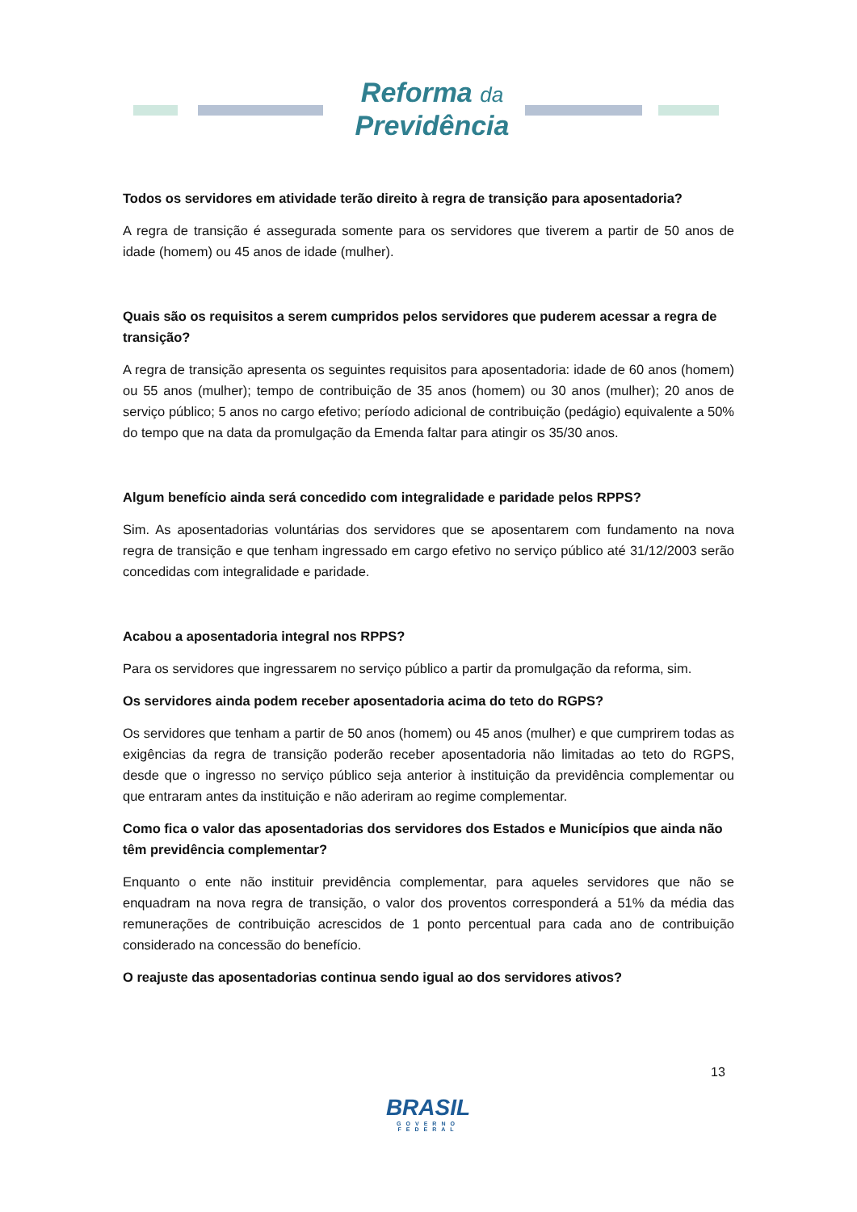Reforma da
Previdência
Todos os servidores em atividade terão direito à regra de transição para aposentadoria?
A regra de transição é assegurada somente para os servidores que tiverem a partir de 50 anos de idade (homem) ou 45 anos de idade (mulher).
Quais são os requisitos a serem cumpridos pelos servidores que puderem acessar a regra de transição?
A regra de transição apresenta os seguintes requisitos para aposentadoria: idade de 60 anos (homem) ou 55 anos (mulher); tempo de contribuição de 35 anos (homem) ou 30 anos (mulher); 20 anos de serviço público; 5 anos no cargo efetivo; período adicional de contribuição (pedágio) equivalente a 50% do tempo que na data da promulgação da Emenda faltar para atingir os 35/30 anos.
Algum benefício ainda será concedido com integralidade e paridade pelos RPPS?
Sim. As aposentadorias voluntárias dos servidores que se aposentarem com fundamento na nova regra de transição e que tenham ingressado em cargo efetivo no serviço público até 31/12/2003 serão concedidas com integralidade e paridade.
Acabou a aposentadoria integral nos RPPS?
Para os servidores que ingressarem no serviço público a partir da promulgação da reforma, sim.
Os servidores ainda podem receber aposentadoria acima do teto do RGPS?
Os servidores que tenham a partir de 50 anos (homem) ou 45 anos (mulher) e que cumprirem todas as exigências da regra de transição poderão receber aposentadoria não limitadas ao teto do RGPS, desde que o ingresso no serviço público seja anterior à instituição da previdência complementar ou que entraram antes da instituição e não aderiram ao regime complementar.
Como fica o valor das aposentadorias dos servidores dos Estados e Municípios que ainda não têm previdência complementar?
Enquanto o ente não instituir previdência complementar, para aqueles servidores que não se enquadram na nova regra de transição, o valor dos proventos corresponderá a 51% da média das remunerações de contribuição acrescidos de 1 ponto percentual para cada ano de contribuição considerado na concessão do benefício.
O reajuste das aposentadorias continua sendo igual ao dos servidores ativos?
13
BRASIL
GOVERNO FEDERAL